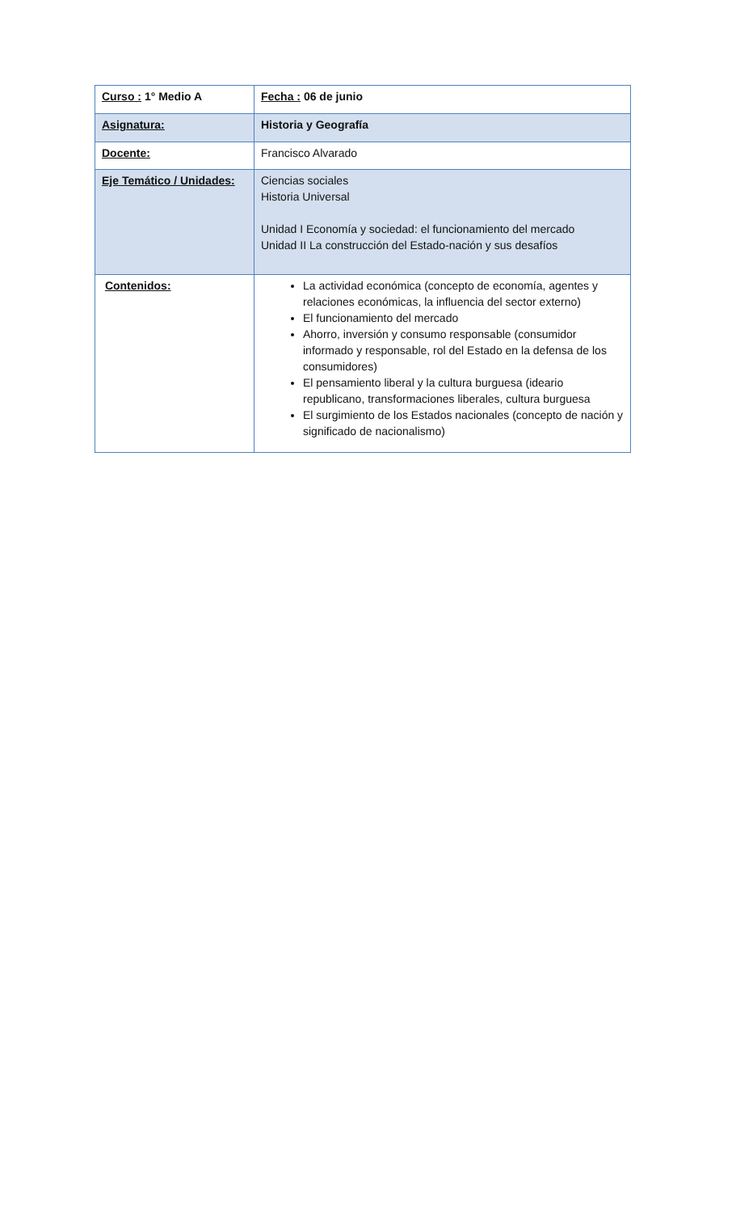| Curso : 1° Medio A | Fecha : 06 de junio |
| Asignatura: | Historia y Geografía |
| Docente: | Francisco Alvarado |
| Eje Temático / Unidades: | Ciencias sociales Historia Universal Unidad I Economía y sociedad: el funcionamiento del mercado Unidad II La construcción del Estado-nación y sus desafíos |
| Contenidos: | La actividad económica (concepto de economía, agentes y relaciones económicas, la influencia del sector externo) El funcionamiento del mercado Ahorro, inversión y consumo responsable (consumidor informado y responsable, rol del Estado en la defensa de los consumidores) El pensamiento liberal y la cultura burguesa (ideario republicano, transformaciones liberales, cultura burguesa El surgimiento de los Estados nacionales (concepto de nación y significado de nacionalismo) |